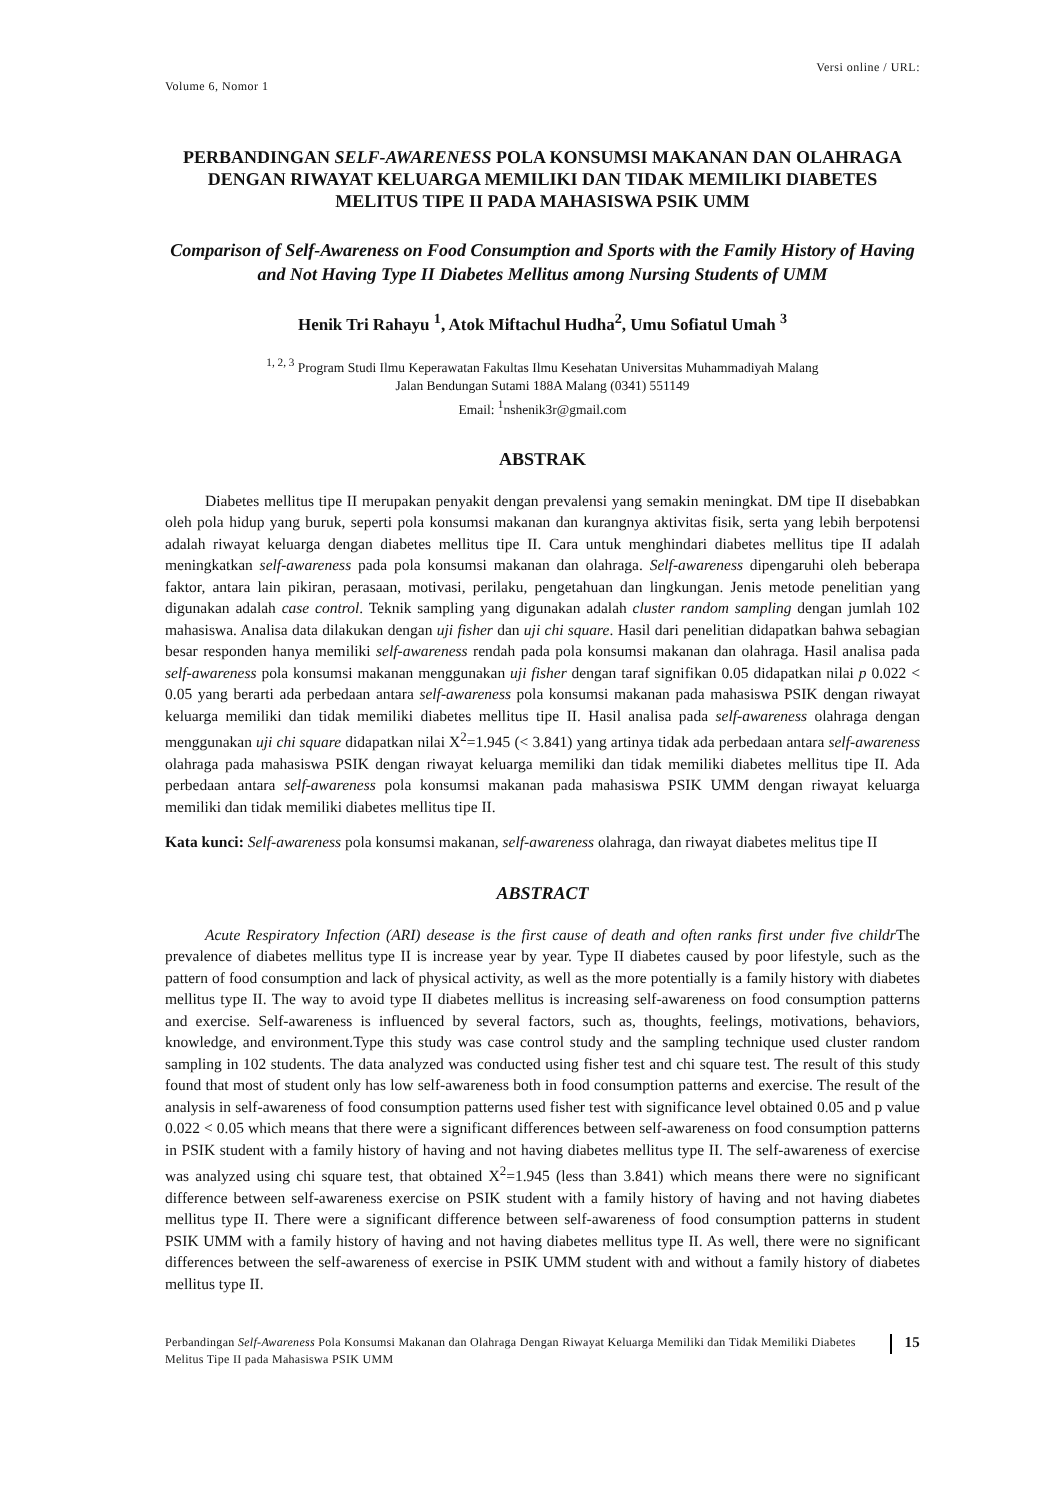Versi online / URL:
Volume 6, Nomor 1
PERBANDINGAN SELF-AWARENESS POLA KONSUMSI MAKANAN DAN OLAHRAGA DENGAN RIWAYAT KELUARGA MEMILIKI DAN TIDAK MEMILIKI DIABETES MELITUS TIPE II PADA MAHASISWA PSIK UMM
Comparison of Self-Awareness on Food Consumption and Sports with the Family History of Having and Not Having Type II Diabetes Mellitus among Nursing Students of UMM
Henik Tri Rahayu <sup>1</sup>, Atok Miftachul Hudha<sup>2</sup>, Umu Sofiatul Umah <sup>3</sup>
<sup>1, 2, 3</sup> Program Studi Ilmu Keperawatan Fakultas Ilmu Kesehatan Universitas Muhammadiyah Malang
Jalan Bendungan Sutami 188A Malang (0341) 551149
Email: <sup>1</sup>nshenik3r@gmail.com
ABSTRAK
Diabetes mellitus tipe II merupakan penyakit dengan prevalensi yang semakin meningkat. DM tipe II disebabkan oleh pola hidup yang buruk, seperti pola konsumsi makanan dan kurangnya aktivitas fisik, serta yang lebih berpotensi adalah riwayat keluarga dengan diabetes mellitus tipe II. Cara untuk menghindari diabetes mellitus tipe II adalah meningkatkan self-awareness pada pola konsumsi makanan dan olahraga. Self-awareness dipengaruhi oleh beberapa faktor, antara lain pikiran, perasaan, motivasi, perilaku, pengetahuan dan lingkungan. Jenis metode penelitian yang digunakan adalah case control. Teknik sampling yang digunakan adalah cluster random sampling dengan jumlah 102 mahasiswa. Analisa data dilakukan dengan uji fisher dan uji chi square. Hasil dari penelitian didapatkan bahwa sebagian besar responden hanya memiliki self-awareness rendah pada pola konsumsi makanan dan olahraga. Hasil analisa pada self-awareness pola konsumsi makanan menggunakan uji fisher dengan taraf signifikan 0.05 didapatkan nilai p 0.022 < 0.05 yang berarti ada perbedaan antara self-awareness pola konsumsi makanan pada mahasiswa PSIK dengan riwayat keluarga memiliki dan tidak memiliki diabetes mellitus tipe II. Hasil analisa pada self-awareness olahraga dengan menggunakan uji chi square didapatkan nilai X<sup>2</sup>=1.945 (< 3.841) yang artinya tidak ada perbedaan antara self-awareness olahraga pada mahasiswa PSIK dengan riwayat keluarga memiliki dan tidak memiliki diabetes mellitus tipe II. Ada perbedaan antara self-awareness pola konsumsi makanan pada mahasiswa PSIK UMM dengan riwayat keluarga memiliki dan tidak memiliki diabetes mellitus tipe II.
Kata kunci: Self-awareness pola konsumsi makanan, self-awareness olahraga, dan riwayat diabetes melitus tipe II
ABSTRACT
Acute Respiratory Infection (ARI) desease is the first cause of death and often ranks first under five childr The prevalence of diabetes mellitus type II is increase year by year. Type II diabetes caused by poor lifestyle, such as the pattern of food consumption and lack of physical activity, as well as the more potentially is a family history with diabetes mellitus type II. The way to avoid type II diabetes mellitus is increasing self-awareness on food consumption patterns and exercise. Self-awareness is influenced by several factors, such as, thoughts, feelings, motivations, behaviors, knowledge, and environment.Type this study was case control study and the sampling technique used cluster random sampling in 102 students. The data analyzed was conducted using fisher test and chi square test. The result of this study found that most of student only has low self-awareness both in food consumption patterns and exercise. The result of the analysis in self-awareness of food consumption patterns used fisher test with significance level obtained 0.05 and p value 0.022 < 0.05 which means that there were a significant differences between self-awareness on food consumption patterns in PSIK student with a family history of having and not having diabetes mellitus type II. The self-awareness of exercise was analyzed using chi square test, that obtained X<sup>2</sup>=1.945 (less than 3.841) which means there were no significant difference between self-awareness exercise on PSIK student with a family history of having and not having diabetes mellitus type II. There were a significant difference between self-awareness of food consumption patterns in student PSIK UMM with a family history of having and not having diabetes mellitus type II. As well, there were no significant differences between the self-awareness of exercise in PSIK UMM student with and without a family history of diabetes mellitus type II.
Perbandingan Self-Awareness Pola Konsumsi Makanan dan Olahraga Dengan Riwayat Keluarga Memiliki dan Tidak Memiliki Diabetes Melitus Tipe II pada Mahasiswa PSIK UMM
15